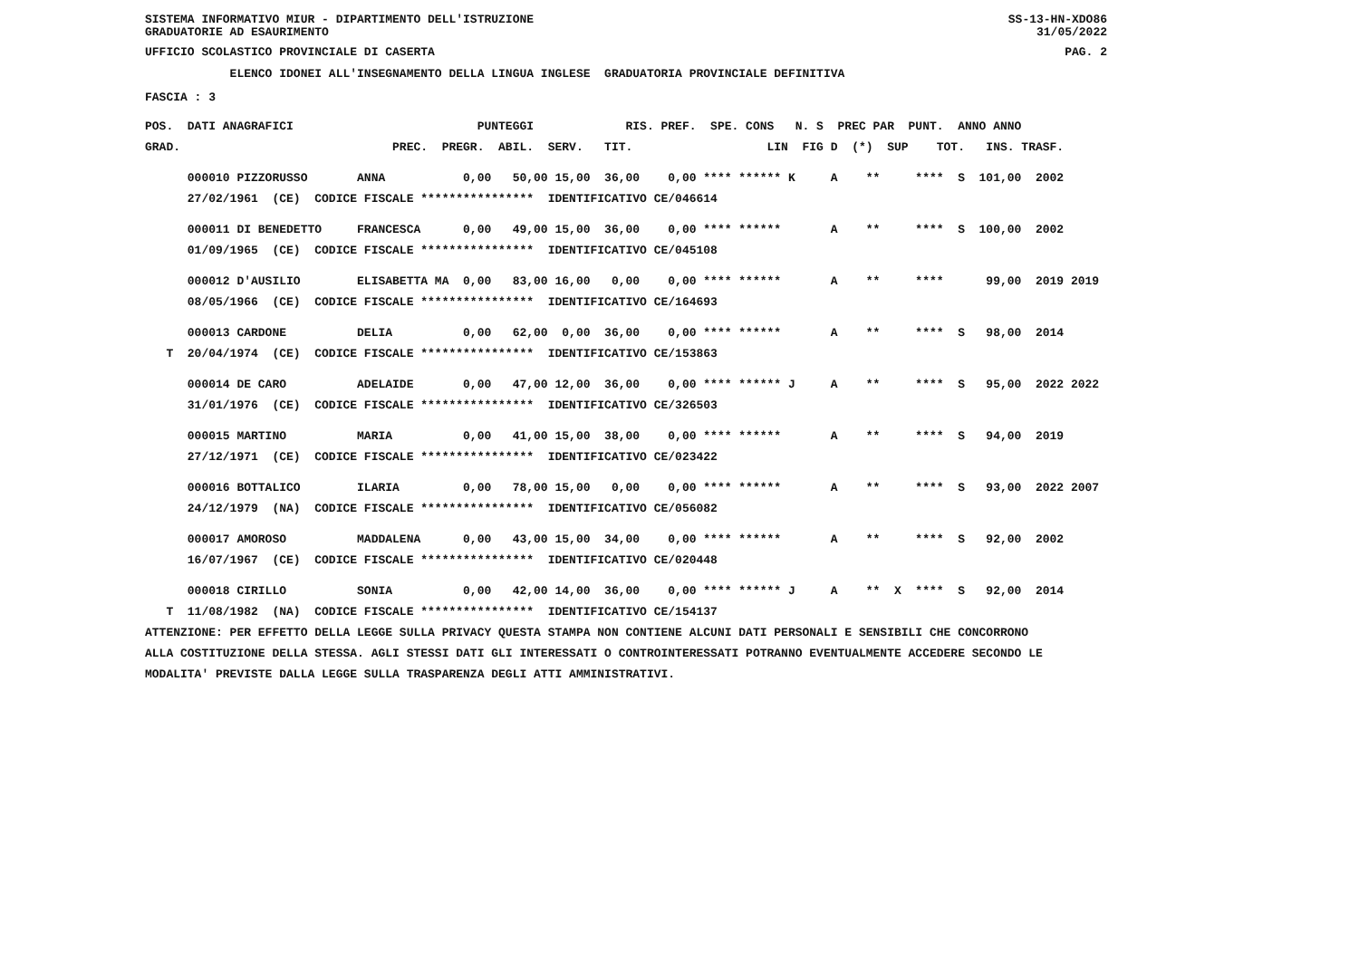SISTEMA INFORMATIVO MIUR - DIPARTIMENTO DELL'ISTRUZIONE SS-13-HN-XDO86
GRADUATORIE AD ESAURIMENTO 31/05/2022
UFFICIO SCOLASTICO PROVINCIALE DI CASERTA PAG. 2
ELENCO IDONEI ALL'INSEGNAMENTO DELLA LINGUA INGLESE GRADUATORIA PROVINCIALE DEFINITIVA
FASCIA : 3
POS. DATI ANAGRAFICI PUNTEGGI RIS. PREF. SPE. CONS N. S PREC PAR PUNT. ANNO ANNO
GRAD. PREC. PREGR. ABIL. SERV. TIT. LIN FIG D (*) SUP TOT. INS. TRASF.
000010 PIZZORUSSO ANNA 0,00 50,00 15,00 36,00 0,00 **** ****** K A ** **** S 101,00 2002
27/02/1961 (CE) CODICE FISCALE **************** IDENTIFICATIVO CE/046614
000011 DI BENEDETTO FRANCESCA 0,00 49,00 15,00 36,00 0,00 **** ****** A ** **** S 100,00 2002
01/09/1965 (CE) CODICE FISCALE **************** IDENTIFICATIVO CE/045108
000012 D'AUSILIO ELISABETTA MA 0,00 83,00 16,00 0,00 0,00 **** ****** A ** **** 99,00 2019 2019
08/05/1966 (CE) CODICE FISCALE **************** IDENTIFICATIVO CE/164693
000013 CARDONE DELIA 0,00 62,00 0,00 36,00 0,00 **** ****** A ** **** S 98,00 2014
T 20/04/1974 (CE) CODICE FISCALE **************** IDENTIFICATIVO CE/153863
000014 DE CARO ADELAIDE 0,00 47,00 12,00 36,00 0,00 **** ****** J A ** **** S 95,00 2022 2022
31/01/1976 (CE) CODICE FISCALE **************** IDENTIFICATIVO CE/326503
000015 MARTINO MARIA 0,00 41,00 15,00 38,00 0,00 **** ****** A ** **** S 94,00 2019
27/12/1971 (CE) CODICE FISCALE **************** IDENTIFICATIVO CE/023422
000016 BOTTALICO ILARIA 0,00 78,00 15,00 0,00 0,00 **** ****** A ** **** S 93,00 2022 2007
24/12/1979 (NA) CODICE FISCALE **************** IDENTIFICATIVO CE/056082
000017 AMOROSO MADDALENA 0,00 43,00 15,00 34,00 0,00 **** ****** A ** **** S 92,00 2002
16/07/1967 (CE) CODICE FISCALE **************** IDENTIFICATIVO CE/020448
000018 CIRILLO SONIA 0,00 42,00 14,00 36,00 0,00 **** ****** J A ** X **** S 92,00 2014
T 11/08/1982 (NA) CODICE FISCALE **************** IDENTIFICATIVO CE/154137
ATTENZIONE: PER EFFETTO DELLA LEGGE SULLA PRIVACY QUESTA STAMPA NON CONTIENE ALCUNI DATI PERSONALI E SENSIBILI CHE CONCORRONO
ALLA COSTITUZIONE DELLA STESSA. AGLI STESSI DATI GLI INTERESSATI O CONTROINTERESSATI POTRANNO EVENTUALMENTE ACCEDERE SECONDO LE
MODALITA' PREVISTE DALLA LEGGE SULLA TRASPARENZA DEGLI ATTI AMMINISTRATIVI.